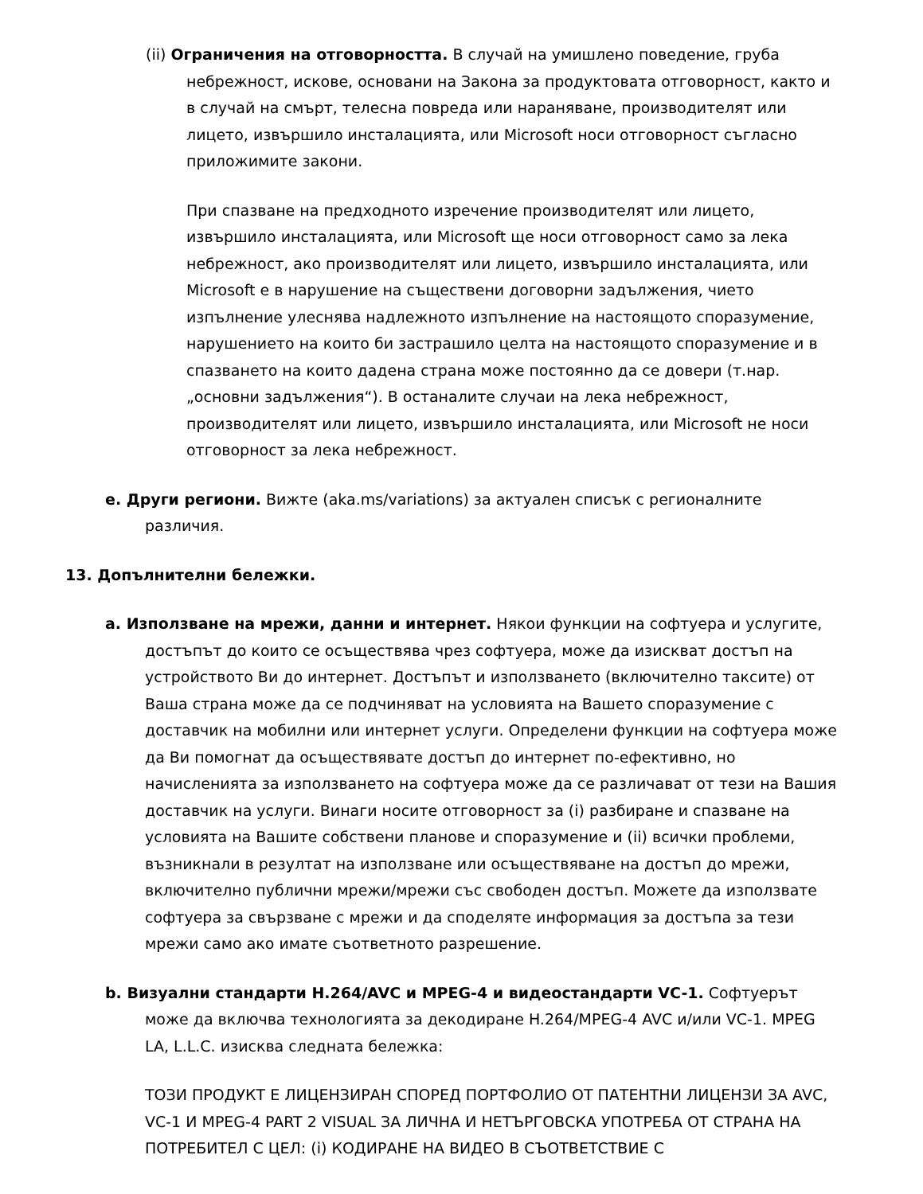(ii) Ограничения на отговорността. В случай на умишлено поведение, груба небрежност, искове, основани на Закона за продуктовата отговорност, както и в случай на смърт, телесна повреда или нараняване, производителят или лицето, извършило инсталацията, или Microsoft носи отговорност съгласно приложимите закони.
При спазване на предходното изречение производителят или лицето, извършило инсталацията, или Microsoft ще носи отговорност само за лека небрежност, ако производителят или лицето, извършило инсталацията, или Microsoft е в нарушение на съществени договорни задължения, чието изпълнение улеснява надлежното изпълнение на настоящото споразумение, нарушението на които би застрашило целта на настоящото споразумение и в спазването на които дадена страна може постоянно да се довери (т.нар. „основни задължения“). В останалите случаи на лека небрежност, производителят или лицето, извършило инсталацията, или Microsoft не носи отговорност за лека небрежност.
e. Други региони. Вижте (aka.ms/variations) за актуален списък с регионалните различия.
13. Допълнителни бележки.
a. Използване на мрежи, данни и интернет. Някои функции на софтуера и услугите, достъпът до които се осъществява чрез софтуера, може да изискват достъп на устройството Ви до интернет. Достъпът и използването (включително таксите) от Ваша страна може да се подчиняват на условията на Вашето споразумение с доставчик на мобилни или интернет услуги. Определени функции на софтуера може да Ви помогнат да осъществявате достъп до интернет по-ефективно, но начисленията за използването на софтуера може да се различават от тези на Вашия доставчик на услуги. Винаги носите отговорност за (i) разбиране и спазване на условията на Вашите собствени планове и споразумение и (ii) всички проблеми, възникнали в резултат на използване или осъществяване на достъп до мрежи, включително публични мрежи/мрежи със свободен достъп. Можете да използвате софтуера за свързване с мрежи и да споделяте информация за достъпа за тези мрежи само ако имате съответното разрешение.
b. Визуални стандарти H.264/AVC и MPEG-4 и видеостандарти VC-1. Софтуерът може да включва технологията за декодиране H.264/MPEG-4 AVC и/или VC-1. MPEG LA, L.L.C. изисква следната бележка:
ТОЗИ ПРОДУКТ Е ЛИЦЕНЗИРАН СПОРЕД ПОРТФОЛИО ОТ ПАТЕНТНИ ЛИЦЕНЗИ ЗА AVC, VC-1 И MPEG-4 PART 2 VISUAL ЗА ЛИЧНА И НЕТЪРГОВСКА УПОТРЕБА ОТ СТРАНА НА ПОТРЕБИТЕЛ С ЦЕЛ: (i) КОДИРАНЕ НА ВИДЕО В СЪОТВЕТСТВИЕ С